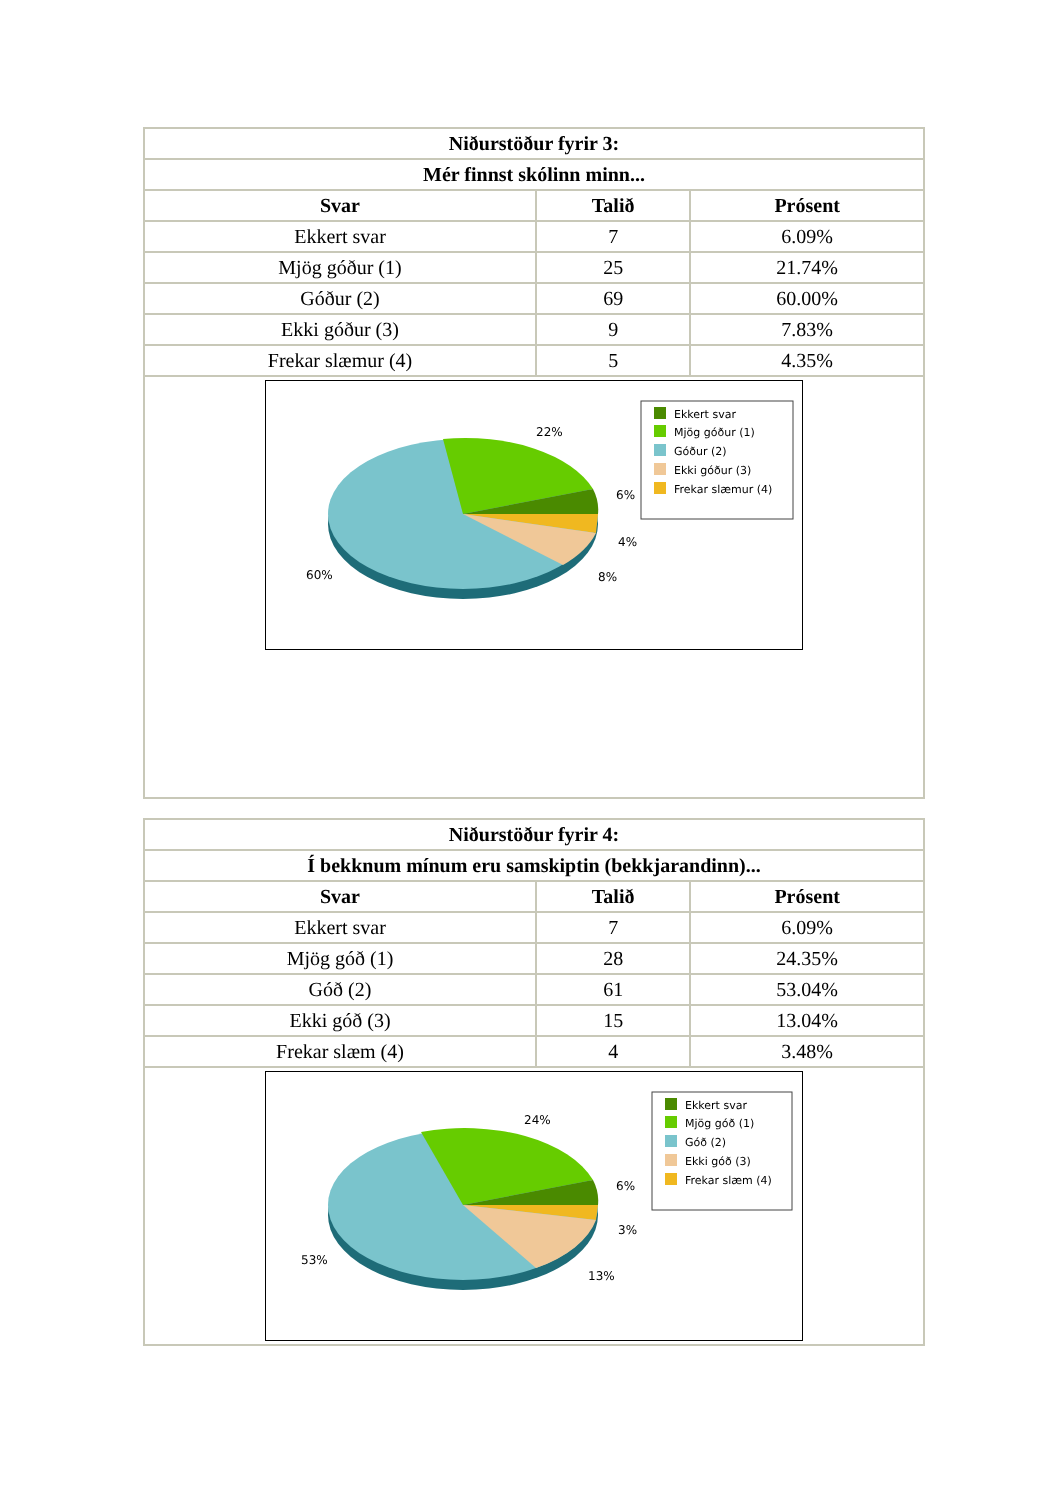| Niðurstöður fyrir 3: | | |
| --- | --- | --- |
| Mér finnst skólinn minn... | | |
| Svar | Talið | Prósent |
| Ekkert svar | 7 | 6.09% |
| Mjög góður (1) | 25 | 21.74% |
| Góður (2) | 69 | 60.00% |
| Ekki góður (3) | 9 | 7.83% |
| Frekar slæmur (4) | 5 | 4.35% |
| 22% 6% 4% 8% 60% Ekkert svar Mjög góður (1) Góður (2) Ekki góður (3) Frekar slæmur (4) | | |
| Niðurstöður fyrir 4: | | |
| --- | --- | --- |
| Í bekknum mínum eru samskiptin (bekkjarandinn)... | | |
| Svar | Talið | Prósent |
| Ekkert svar | 7 | 6.09% |
| Mjög góð (1) | 28 | 24.35% |
| Góð (2) | 61 | 53.04% |
| Ekki góð (3) | 15 | 13.04% |
| Frekar slæm (4) | 4 | 3.48% |
| 24% 6% 3% 13% 53% Ekkert svar Mjög góð (1) Góð (2) Ekki góð (3) Frekar slæm (4) | | |